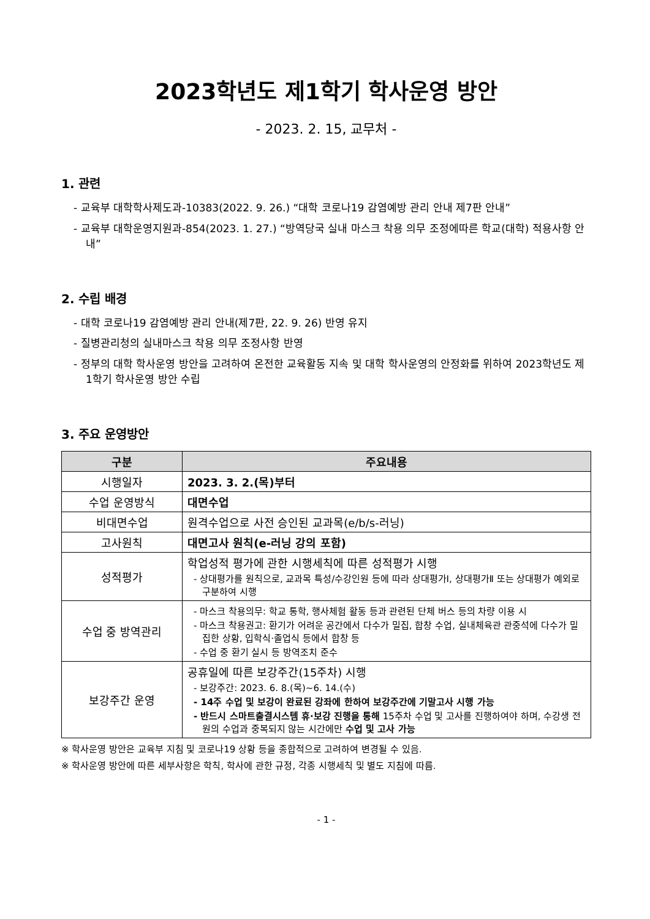2023학년도 제1학기 학사운영 방안
- 2023. 2. 15, 교무처 -
1. 관련
- 교육부 대학학사제도과-10383(2022. 9. 26.) “대학 코로나19 감염예방 관리 안내 제7판 안내”
- 교육부 대학운영지원과-854(2023. 1. 27.) “방역당국 실내 마스크 착용 의무 조정에따른 학교(대학) 적용사항 안내”
2. 수립 배경
- 대학 코로나19 감염예방 관리 안내(제7판, 22. 9. 26) 반영 유지
- 질병관리청의 실내마스크 착용 의무 조정사항 반영
- 정부의 대학 학사운영 방안을 고려하여 온전한 교육활동 지속 및 대학 학사운영의 안정화를 위하여 2023학년도 제1학기 학사운영 방안 수립
3. 주요 운영방안
| 구분 | 주요내용 |
| --- | --- |
| 시행일자 | 2023. 3. 2.(목)부터 |
| 수업 운영방식 | 대면수업 |
| 비대면수업 | 원격수업으로 사전 승인된 교과목(e/b/s-러닝) |
| 고사원칙 | 대면고사 원칙(e-러닝 강의 포함) |
| 성적평가 | 학업성적 평가에 관한 시행세칙에 따른 성적평가 시행 - 상대평가를 원칙으로, 교과목 특성/수강인원 등에 따라 상대평가Ⅰ, 상대평가Ⅱ 또는 상대평가 예외로 구분하여 시행 |
| 수업 중 방역관리 | - 마스크 착용의무: 학교 통학, 행사체험 활동 등과 관련된 단체 버스 등의 차량 이용 시 - 마스크 착용권고: 환기가 어려운 공간에서 다수가 밀집, 합창 수업, 실내체육관 관중석에 다수가 밀집한 상황, 입학식·졸업식 등에서 합창 등 - 수업 중 환기 실시 등 방역조치 준수 |
| 보강주간 운영 | 공휴일에 따른 보강주간(15주차) 시행 - 보강주간: 2023. 6. 8.(목)~6. 14.(수) - 14주 수업 및 보강이 완료된 강좌에 한하여 보강주간에 기말고사 시행 가능 - 반드시 스마트출결시스템 휴·보강 진행을 통해 15주차 수업 및 고사를 진행하여야 하며, 수강생 전원의 수업과 중복되지 않는 시간에만 수업 및 고사 가능 |
※ 학사운영 방안은 교육부 지침 및 코로나19 상황 등을 종합적으로 고려하여 변경될 수 있음.
※ 학사운영 방안에 따른 세부사항은 학칙, 학사에 관한 규정, 각종 시행세칙 및 별도 지침에 따름.
- 1 -